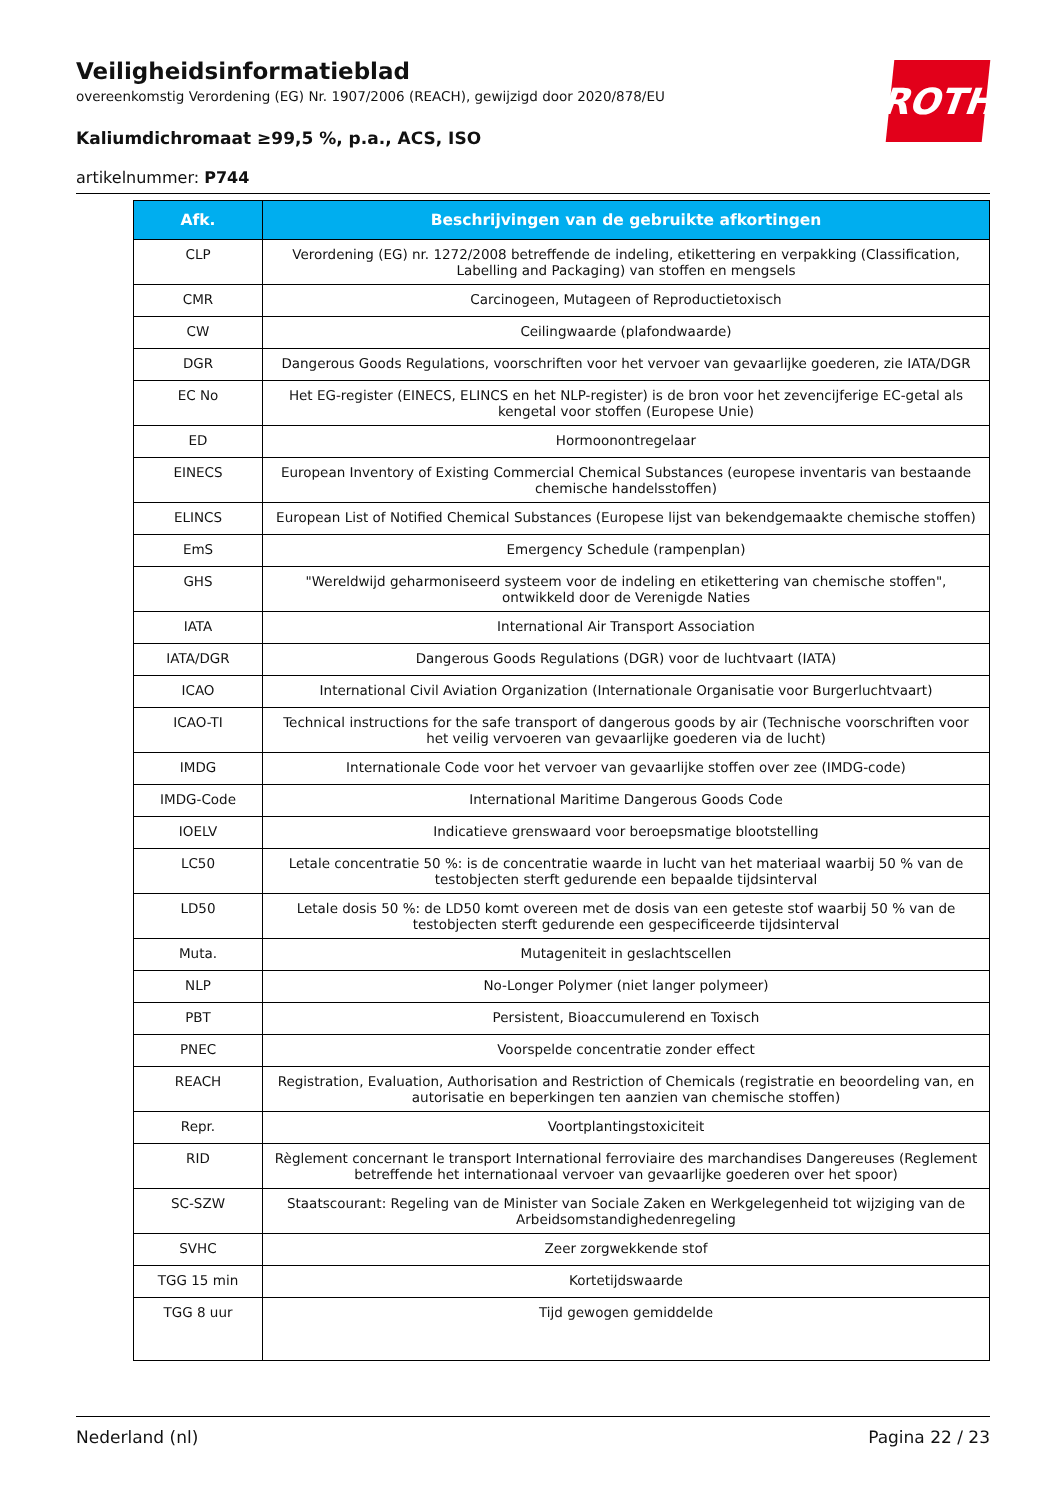ROTH
Veiligheidsinformatieblad
overeenkomstig Verordening (EG) Nr. 1907/2006 (REACH), gewijzigd door 2020/878/EU
Kaliumdichromaat ≥99,5 %, p.a., ACS, ISO
artikelnummer: P744
| Afk. | Beschrijvingen van de gebruikte afkortingen |
| --- | --- |
| CLP | Verordening (EG) nr. 1272/2008 betreffende de indeling, etikettering en verpakking (Classification, Labelling and Packaging) van stoffen en mengsels |
| CMR | Carcinogeen, Mutageen of Reproductietoxisch |
| CW | Ceilingwaarde (plafondwaarde) |
| DGR | Dangerous Goods Regulations, voorschriften voor het vervoer van gevaarlijke goederen, zie IATA/DGR |
| EC No | Het EG-register (EINECS, ELINCS en het NLP-register) is de bron voor het zevencijferige EC-getal als kengetal voor stoffen (Europese Unie) |
| ED | Hormoonontregelaar |
| EINECS | European Inventory of Existing Commercial Chemical Substances (europese inventaris van bestaande chemische handelsstoffen) |
| ELINCS | European List of Notified Chemical Substances (Europese lijst van bekendgemaakte chemische stoffen) |
| EmS | Emergency Schedule (rampenplan) |
| GHS | "Wereldwijd geharmoniseerd systeem voor de indeling en etikettering van chemische stoffen", ontwikkeld door de Verenigde Naties |
| IATA | International Air Transport Association |
| IATA/DGR | Dangerous Goods Regulations (DGR) voor de luchtvaart (IATA) |
| ICAO | International Civil Aviation Organization (Internationale Organisatie voor Burgerluchtvaart) |
| ICAO-TI | Technical instructions for the safe transport of dangerous goods by air (Technische voorschriften voor het veilig vervoeren van gevaarlijke goederen via de lucht) |
| IMDG | Internationale Code voor het vervoer van gevaarlijke stoffen over zee (IMDG-code) |
| IMDG-Code | International Maritime Dangerous Goods Code |
| IOELV | Indicatieve grenswaard voor beroepsmatige blootstelling |
| LC50 | Letale concentratie 50 %: is de concentratie waarde in lucht van het materiaal waarbij 50 % van de testobjecten sterft gedurende een bepaalde tijdsinterval |
| LD50 | Letale dosis 50 %: de LD50 komt overeen met de dosis van een geteste stof waarbij 50 % van de testobjecten sterft gedurende een gespecificeerde tijdsinterval |
| Muta. | Mutageniteit in geslachtscellen |
| NLP | No-Longer Polymer (niet langer polymeer) |
| PBT | Persistent, Bioaccumulerend en Toxisch |
| PNEC | Voorspelde concentratie zonder effect |
| REACH | Registration, Evaluation, Authorisation and Restriction of Chemicals (registratie en beoordeling van, en autorisatie en beperkingen ten aanzien van chemische stoffen) |
| Repr. | Voortplantingstoxiciteit |
| RID | Règlement concernant le transport International ferroviaire des marchandises Dangereuses (Reglement betreffende het internationaal vervoer van gevaarlijke goederen over het spoor) |
| SC-SZW | Staatscourant: Regeling van de Minister van Sociale Zaken en Werkgelegenheid tot wijziging van de Arbeidsomstandighedenregeling |
| SVHC | Zeer zorgwekkende stof |
| TGG 15 min | Kortetijdswaarde |
| TGG 8 uur | Tijd gewogen gemiddelde |
Nederland (nl) Pagina 22 / 23